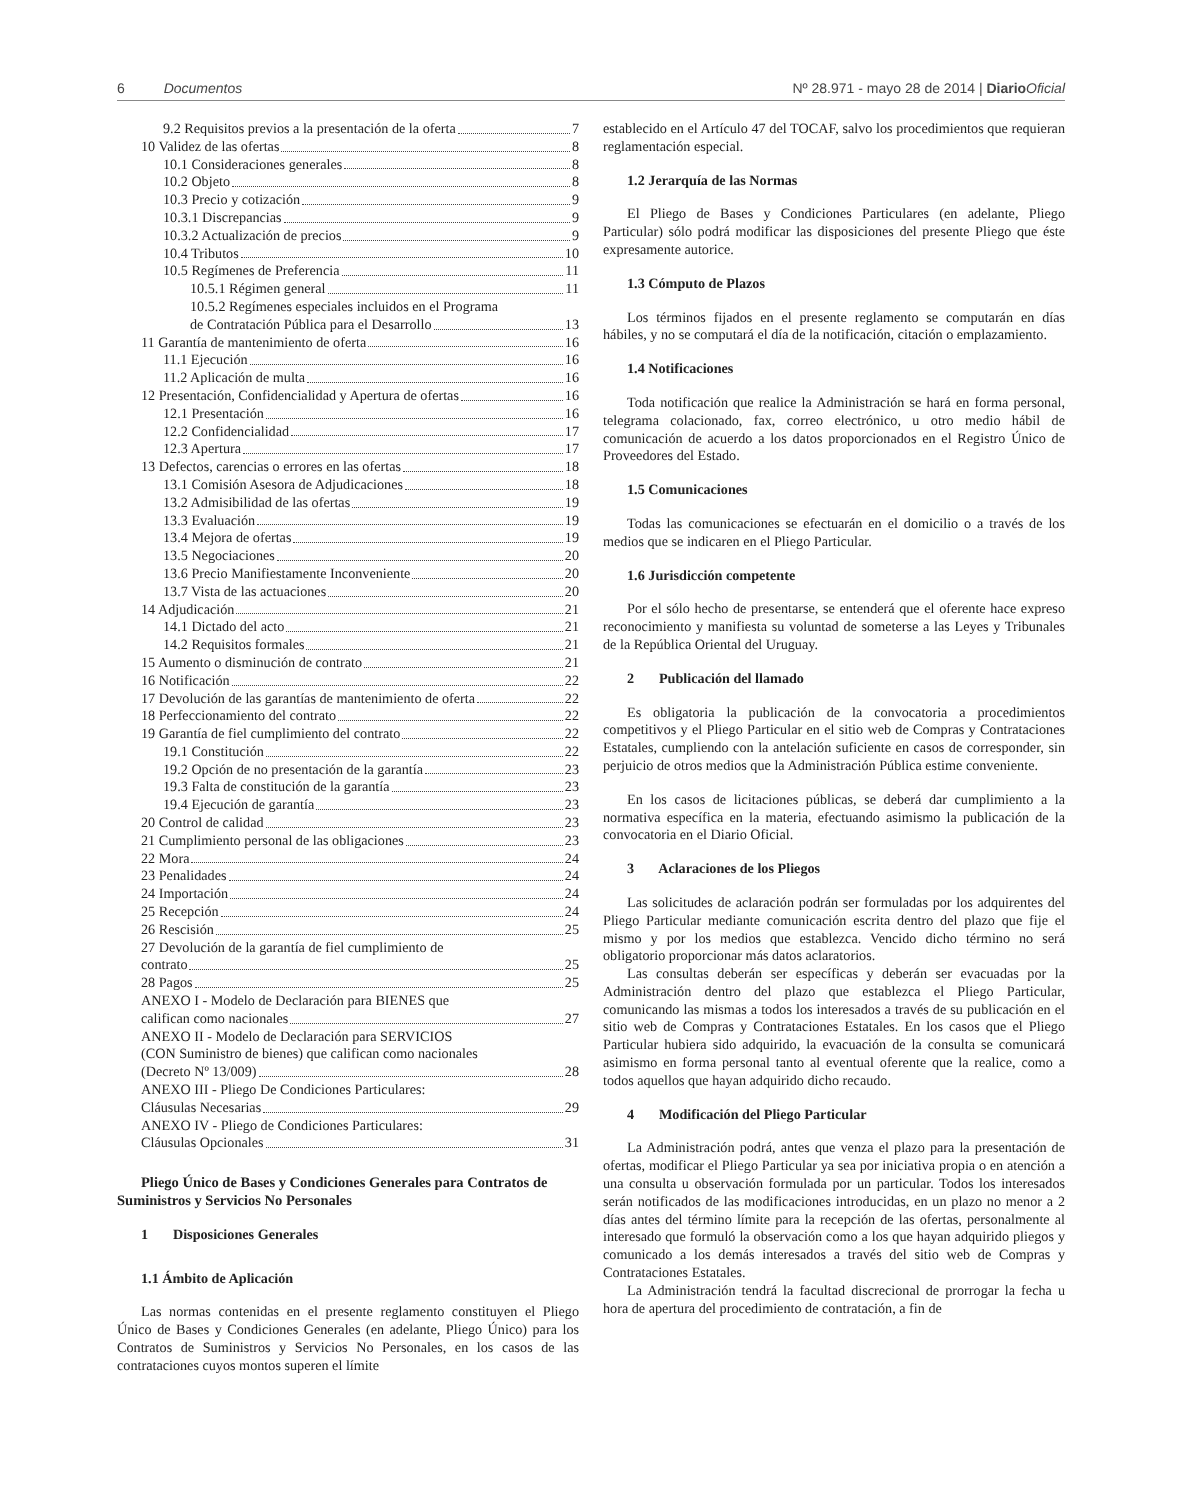6 Documentos Nº 28.971 - mayo 28 de 2014 | Diario Oficial
9.2 Requisitos previos a la presentación de la oferta 7
10 Validez de las ofertas 8
10.1 Consideraciones generales 8
10.2 Objeto 8
10.3 Precio y cotización 9
10.3.1 Discrepancias 9
10.3.2 Actualización de precios 9
10.4 Tributos 10
10.5 Regímenes de Preferencia 11
10.5.1 Régimen general 11
10.5.2 Regímenes especiales incluidos en el Programa
de Contratación Pública para el Desarrollo 13
11 Garantía de mantenimiento de oferta 16
11.1 Ejecución 16
11.2 Aplicación de multa 16
12 Presentación, Confidencialidad y Apertura de ofertas 16
12.1 Presentación 16
12.2 Confidencialidad 17
12.3 Apertura 17
13 Defectos, carencias o errores en las ofertas 18
13.1 Comisión Asesora de Adjudicaciones 18
13.2 Admisibilidad de las ofertas 19
13.3 Evaluación 19
13.4 Mejora de ofertas 19
13.5 Negociaciones 20
13.6 Precio Manifiestamente Inconveniente 20
13.7 Vista de las actuaciones 20
14 Adjudicación 21
14.1 Dictado del acto 21
14.2 Requisitos formales 21
15 Aumento o disminución de contrato 21
16 Notificación 22
17 Devolución de las garantías de mantenimiento de oferta 22
18 Perfeccionamiento del contrato 22
19 Garantía de fiel cumplimiento del contrato 22
19.1 Constitución 22
19.2 Opción de no presentación de la garantía 23
19.3 Falta de constitución de la garantía 23
19.4 Ejecución de garantía 23
20 Control de calidad 23
21 Cumplimiento personal de las obligaciones 23
22 Mora 24
23 Penalidades 24
24 Importación 24
25 Recepción 24
26 Rescisión 25
27 Devolución de la garantía de fiel cumplimiento de
contrato 25
28 Pagos 25
ANEXO I - Modelo de Declaración para BIENES que
califican como nacionales 27
ANEXO II - Modelo de Declaración para SERVICIOS
(CON Suministro de bienes) que califican como nacionales
(Decreto Nº 13/009) 28
ANEXO III - Pliego De Condiciones Particulares:
Cláusulas Necesarias 29
ANEXO IV - Pliego de Condiciones Particulares:
Cláusulas Opcionales 31
Pliego Único de Bases y Condiciones Generales para Contratos de Suministros y Servicios No Personales
1 Disposiciones Generales
1.1 Ámbito de Aplicación
Las normas contenidas en el presente reglamento constituyen el Pliego Único de Bases y Condiciones Generales (en adelante, Pliego Único) para los Contratos de Suministros y Servicios No Personales, en los casos de las contrataciones cuyos montos superen el límite
establecido en el Artículo 47 del TOCAF, salvo los procedimientos que requieran reglamentación especial.
1.2 Jerarquía de las Normas
El Pliego de Bases y Condiciones Particulares (en adelante, Pliego Particular) sólo podrá modificar las disposiciones del presente Pliego que éste expresamente autorice.
1.3 Cómputo de Plazos
Los términos fijados en el presente reglamento se computarán en días hábiles, y no se computará el día de la notificación, citación o emplazamiento.
1.4 Notificaciones
Toda notificación que realice la Administración se hará en forma personal, telegrama colacionado, fax, correo electrónico, u otro medio hábil de comunicación de acuerdo a los datos proporcionados en el Registro Único de Proveedores del Estado.
1.5 Comunicaciones
Todas las comunicaciones se efectuarán en el domicilio o a través de los medios que se indicaren en el Pliego Particular.
1.6 Jurisdicción competente
Por el sólo hecho de presentarse, se entenderá que el oferente hace expreso reconocimiento y manifiesta su voluntad de someterse a las Leyes y Tribunales de la República Oriental del Uruguay.
2 Publicación del llamado
Es obligatoria la publicación de la convocatoria a procedimientos competitivos y el Pliego Particular en el sitio web de Compras y Contrataciones Estatales, cumpliendo con la antelación suficiente en casos de corresponder, sin perjuicio de otros medios que la Administración Pública estime conveniente.
En los casos de licitaciones públicas, se deberá dar cumplimiento a la normativa específica en la materia, efectuando asimismo la publicación de la convocatoria en el Diario Oficial.
3 Aclaraciones de los Pliegos
Las solicitudes de aclaración podrán ser formuladas por los adquirentes del Pliego Particular mediante comunicación escrita dentro del plazo que fije el mismo y por los medios que establezca. Vencido dicho término no será obligatorio proporcionar más datos aclaratorios.
Las consultas deberán ser específicas y deberán ser evacuadas por la Administración dentro del plazo que establezca el Pliego Particular, comunicando las mismas a todos los interesados a través de su publicación en el sitio web de Compras y Contrataciones Estatales. En los casos que el Pliego Particular hubiera sido adquirido, la evacuación de la consulta se comunicará asimismo en forma personal tanto al eventual oferente que la realice, como a todos aquellos que hayan adquirido dicho recaudo.
4 Modificación del Pliego Particular
La Administración podrá, antes que venza el plazo para la presentación de ofertas, modificar el Pliego Particular ya sea por iniciativa propia o en atención a una consulta u observación formulada por un particular. Todos los interesados serán notificados de las modificaciones introducidas, en un plazo no menor a 2 días antes del término límite para la recepción de las ofertas, personalmente al interesado que formuló la observación como a los que hayan adquirido pliegos y comunicado a los demás interesados a través del sitio web de Compras y Contrataciones Estatales.
La Administración tendrá la facultad discrecional de prorrogar la fecha u hora de apertura del procedimiento de contratación, a fin de